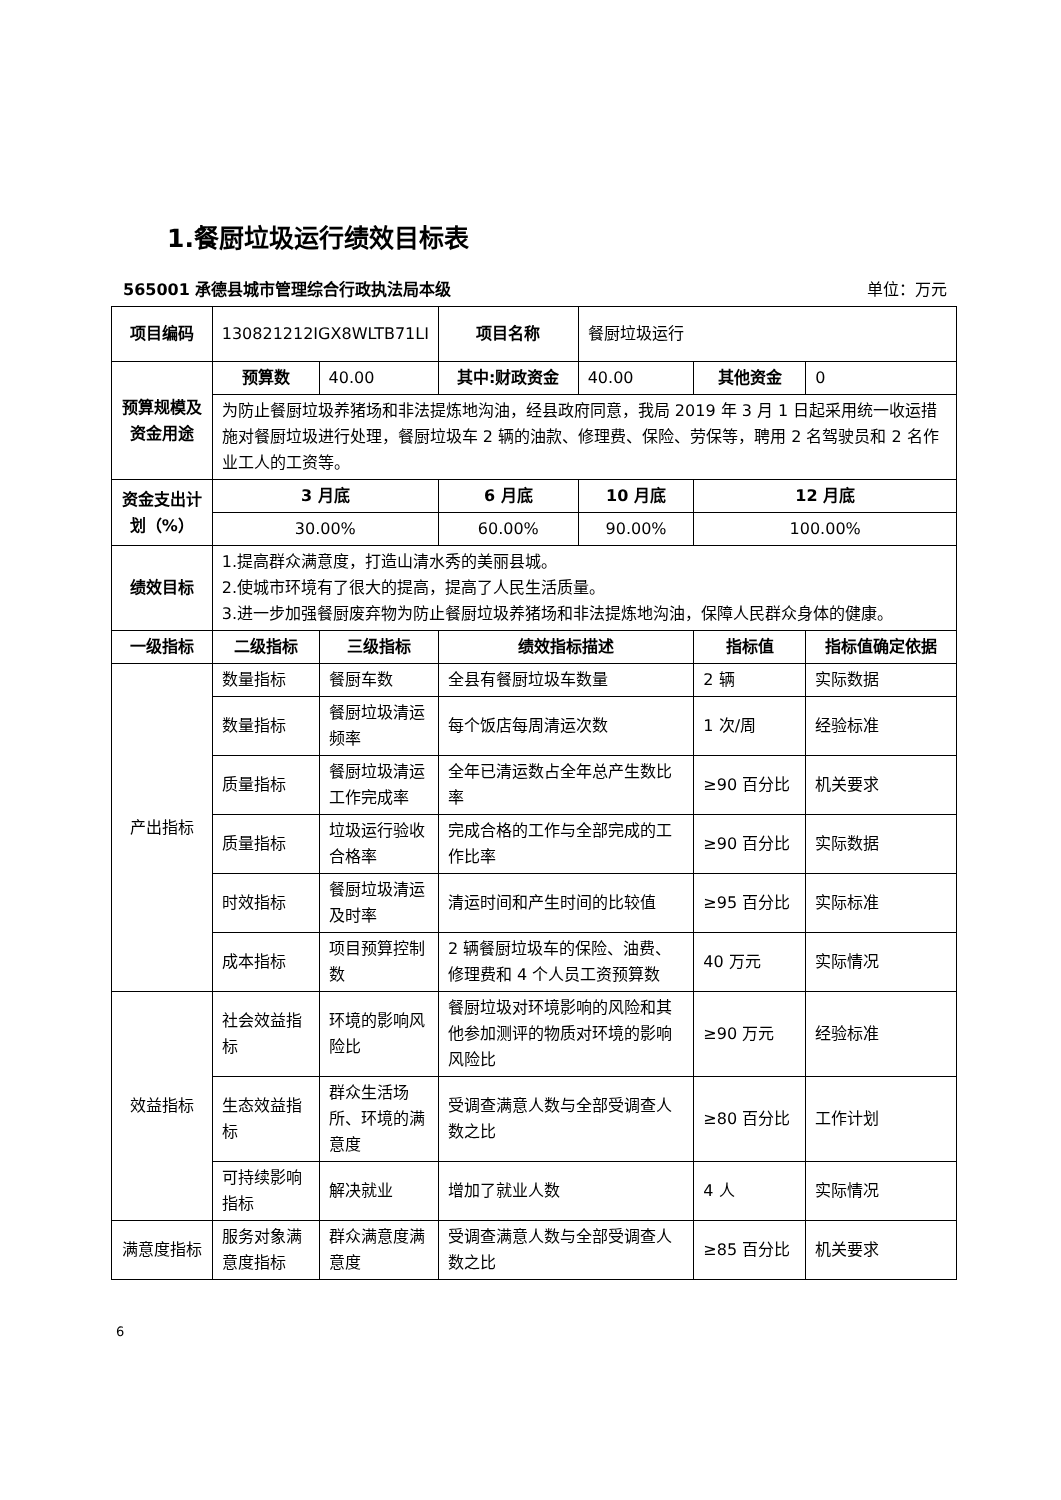1.餐厨垃圾运行绩效目标表
565001 承德县城市管理综合行政执法局本级 单位：万元
| 项目编码 | 130821212IGX8WLTB71LI | | 项目名称 | 餐厨垃圾运行 | | |
| 预算规模及资金用途 | 预算数 | 40.00 | 其中:财政资金 | 40.00 | 其他资金 | 0 |
| | 为防止餐厨垃圾养猪场和非法提炼地沟油，经县政府同意，我局 2019 年 3 月 1 日起采用统一收运措施对餐厨垃圾进行处理，餐厨垃圾车 2 辆的油款、修理费、保险、劳保等，聘用 2 名驾驶员和 2 名作业工人的工资等。 | | | | | |
| 资金支出计划（%） | 3 月底 | | 6 月底 | 10 月底 | 12 月底 | |
| | 30.00% | | 60.00% | 90.00% | 100.00% | |
| 绩效目标 | 1.提高群众满意度，打造山清水秀的美丽县城。 2.使城市环境有了很大的提高，提高了人民生活质量。 3.进一步加强餐厨废弃物为防止餐厨垃圾养猪场和非法提炼地沟油，保障人民群众身体的健康。 | | | | | |
| 一级指标 | 二级指标 | 三级指标 | 绩效指标描述 | | 指标值 | 指标值确定依据 |
| 产出指标 | 数量指标 | 餐厨车数 | 全县有餐厨垃圾车数量 | | 2 辆 | 实际数据 |
| | 数量指标 | 餐厨垃圾清运频率 | 每个饭店每周清运次数 | | 1 次/周 | 经验标准 |
| | 质量指标 | 餐厨垃圾清运工作完成率 | 全年已清运数占全年总产生数比率 | | ≥90 百分比 | 机关要求 |
| | 质量指标 | 垃圾运行验收合格率 | 完成合格的工作与全部完成的工作比率 | | ≥90 百分比 | 实际数据 |
| | 时效指标 | 餐厨垃圾清运及时率 | 清运时间和产生时间的比较值 | | ≥95 百分比 | 实际标准 |
| | 成本指标 | 项目预算控制数 | 2 辆餐厨垃圾车的保险、油费、修理费和 4 个人员工资预算数 | | 40 万元 | 实际情况 |
| 效益指标 | 社会效益指标 | 环境的影响风险比 | 餐厨垃圾对环境影响的风险和其他参加测评的物质对环境的影响风险比 | | ≥90 万元 | 经验标准 |
| | 生态效益指标 | 群众生活场所、环境的满意度 | 受调查满意人数与全部受调查人数之比 | | ≥80 百分比 | 工作计划 |
| | 可持续影响指标 | 解决就业 | 增加了就业人数 | | 4 人 | 实际情况 |
| 满意度指标 | 服务对象满意度指标 | 群众满意度满意度 | 受调查满意人数与全部受调查人数之比 | | ≥85 百分比 | 机关要求 |
6